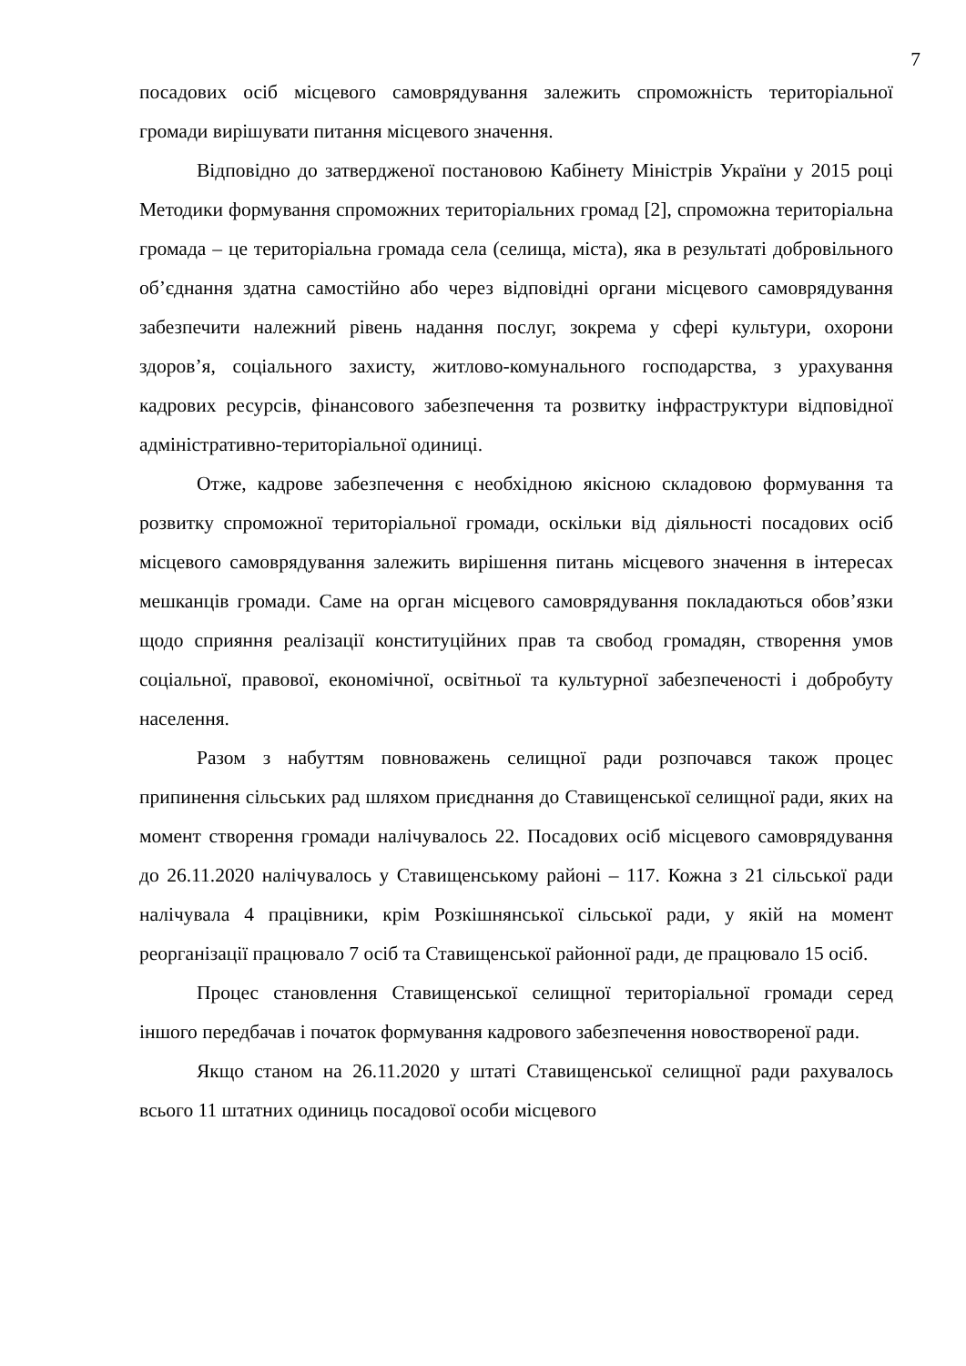7
посадових осіб місцевого самоврядування залежить спроможність територіальної громади вирішувати питання місцевого значення.
Відповідно до затвердженої постановою Кабінету Міністрів України у 2015 році Методики формування спроможних територіальних громад [2], спроможна територіальна громада – це територіальна громада села (селища, міста), яка в результаті добровільного об’єднання здатна самостійно або через відповідні органи місцевого самоврядування забезпечити належний рівень надання послуг, зокрема у сфері культури, охорони здоров’я, соціального захисту, житлово-комунального господарства, з урахування кадрових ресурсів, фінансового забезпечення та розвитку інфраструктури відповідної адміністративно-територіальної одиниці.
Отже, кадрове забезпечення є необхідною якісною складовою формування та розвитку спроможної територіальної громади, оскільки від діяльності посадових осіб місцевого самоврядування залежить вирішення питань місцевого значення в інтересах мешканців громади. Саме на орган місцевого самоврядування покладаються обов’язки щодо сприяння реалізації конституційних прав та свобод громадян, створення умов соціальної, правової, економічної, освітньої та культурної забезпеченості і добробуту населення.
Разом з набуттям повноважень селищної ради розпочався також процес припинення сільських рад шляхом приєднання до Ставищенської селищної ради, яких на момент створення громади налічувалось 22. Посадових осіб місцевого самоврядування до 26.11.2020 налічувалось у Ставищенському районі – 117. Кожна з 21 сільської ради налічувала 4 працівники, крім Розкішнянської сільської ради, у якій на момент реорганізації працювало 7 осіб та Ставищенської районної ради, де працювало 15 осіб.
Процес становлення Ставищенської селищної територіальної громади серед іншого передбачав і початок формування кадрового забезпечення новоствореної ради.
Якщо станом на 26.11.2020 у штаті Ставищенської селищної ради рахувалось всього 11 штатних одиниць посадової особи місцевого